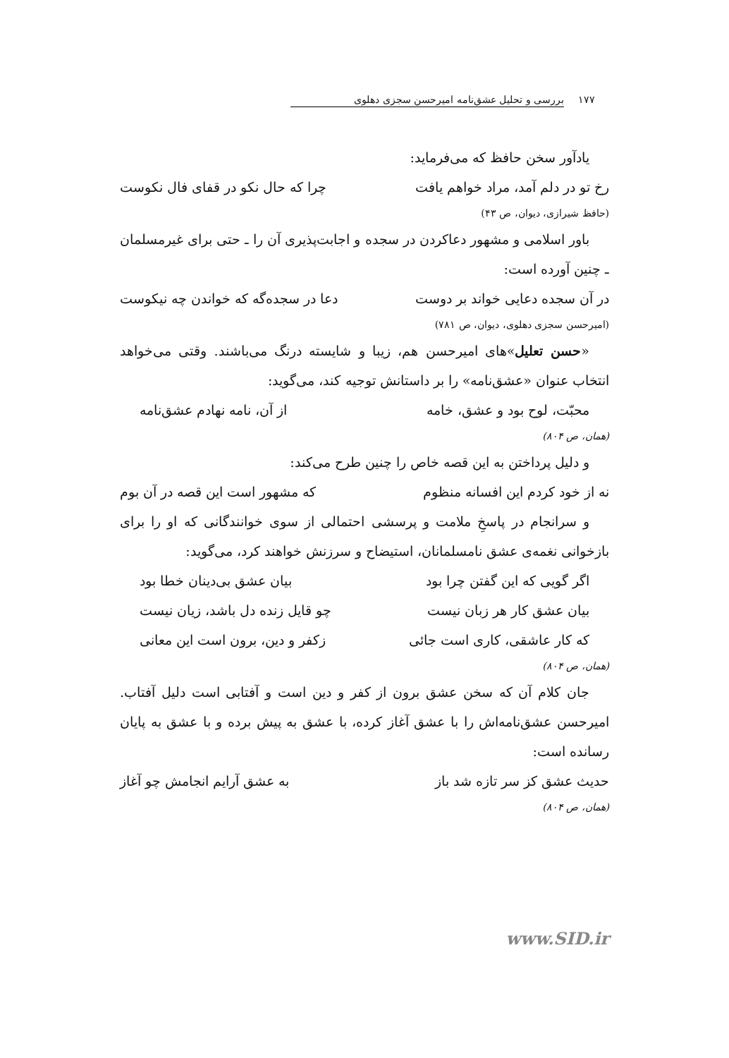۱۷۷ بررسی و تحلیل عشق‌نامه امیرحسن سجزی دهلوی
یادآور سخن حافظ که می‌فرماید:
رخ تو در دلم آمد، مراد خواهم یافت چرا که حال نکو در قفای فال نکوست
(حافظ شیرازی، دیوان، ص ۴۳)
باور اسلامی و مشهور دعاکردن در سجده و اجابت‌پذیری آن را ـ حتی برای غیرمسلمان ـ چنین آورده است:
در آن سجده دعایی خواند بر دوست دعا در سجده‌گه که خواندن چه نیکوست
(امیرحسن سجزی دهلوی، دیوان، ص ۷۸۱)
«حسن تعلیل»های امیرحسن هم، زیبا و شایسته درنگ می‌باشند. وقتی می‌خواهد انتخاب عنوان «عشق‌نامه» را بر داستانش توجیه کند، می‌گوید:
محبّت، لوح بود و عشق، خامه از آن، نامه نهادم عشق‌نامه
(همان، ص ۸۰۴)
و دلیل پرداختن به این قصه خاص را چنین طرح می‌کند:
نه از خود کردم این افسانه منظوم که مشهور است این قصه در آن بوم
و سرانجام در پاسخِ ملامت و پرسشی احتمالی از سوی خوانندگانی که او را برای بازخوانی نغمه‌ی عشق نامسلمانان، استیضاح و سرزنش خواهند کرد، می‌گوید:
اگر گویی که این گفتن چرا بود بیان عشق بی‌دینان خطا بود
بیان عشق کار هر زبان نیست چو قایل زنده دل باشد، زیان نیست
که کار عاشقی، کاری است جائی زکفر و دین، برون است این معانی
(همان، ص ۸۰۴)
جان کلام آن که سخن عشق برون از کفر و دین است و آفتابی است دلیل آفتاب. امیرحسن عشق‌نامه‌اش را با عشق آغاز کرده، با عشق به پیش برده و با عشق به پایان رسانده است:
حدیث عشق کز سر تازه شد باز به عشق آرایم انجامش چو آغاز
(همان، ص ۸۰۴)
www.SID.ir